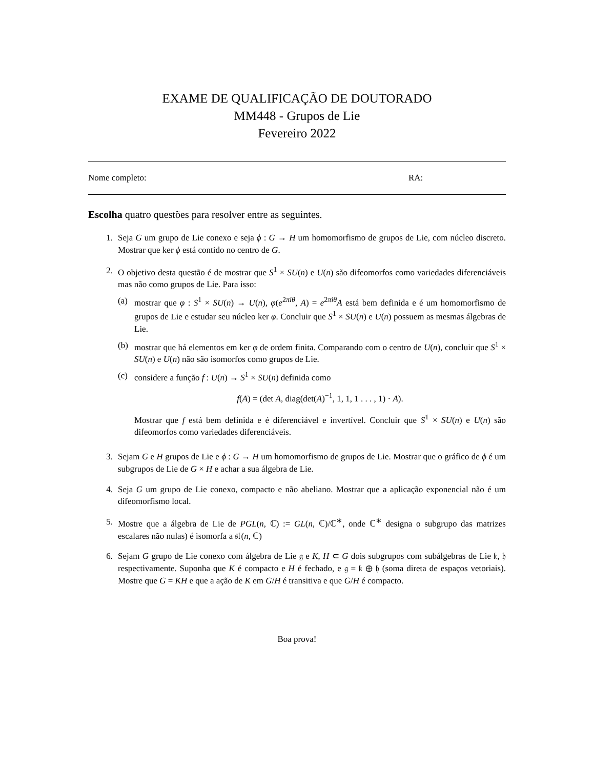EXAME DE QUALIFICAÇÃO DE DOUTORADO
MM448 - Grupos de Lie
Fevereiro 2022
Nome completo: RA:
Escolha quatro questões para resolver entre as seguintes.
1. Seja G um grupo de Lie conexo e seja ϕ : G → H um homomorfismo de grupos de Lie, com núcleo discreto. Mostrar que ker ϕ está contido no centro de G.
2. O objetivo desta questão é de mostrar que S<sup>1</sup> × SU(n) e U(n) são difeomorfos como variedades diferenciáveis mas não como grupos de Lie. Para isso:
(a) mostrar que φ : S<sup>1</sup> × SU(n) → U(n), φ(e<sup>2πiθ</sup>, A) = e<sup>2πiθ</sup>A está bem definida e é um homomorfismo de grupos de Lie e estudar seu núcleo ker φ. Concluir que S<sup>1</sup> × SU(n) e U(n) possuem as mesmas álgebras de Lie.
(b) mostrar que há elementos em ker φ de ordem finita. Comparando com o centro de U(n), concluir que S<sup>1</sup> × SU(n) e U(n) não são isomorfos como grupos de Lie.
(c) considere a função f : U(n) → S<sup>1</sup> × SU(n) definida como
f(A) = (det A, diag(det(A)<sup>−1</sup>, 1, 1, 1 . . . , 1) · A).
Mostrar que f está bem definida e é diferenciável e invertível. Concluir que S<sup>1</sup> × SU(n) e U(n) são difeomorfos como variedades diferenciáveis.
3. Sejam G e H grupos de Lie e ϕ : G → H um homomorfismo de grupos de Lie. Mostrar que o gráfico de ϕ é um subgrupos de Lie de G × H e achar a sua álgebra de Lie.
4. Seja G um grupo de Lie conexo, compacto e não abeliano. Mostrar que a aplicação exponencial não é um difeomorfismo local.
5. Mostre que a álgebra de Lie de PGL(n, ℂ) := GL(n, ℂ)/ℂ<sup>∗</sup>, onde ℂ<sup>∗</sup> designa o subgrupo das matrizes escalares não nulas) é isomorfa a 𝔰𝔩(n, ℂ)
6. Sejam G grupo de Lie conexo com álgebra de Lie 𝔤 e K, H ⊂ G dois subgrupos com subálgebras de Lie 𝔨, 𝔥 respectivamente. Suponha que K é compacto e H é fechado, e 𝔤 = 𝔨 ⊕ 𝔥 (soma direta de espaços vetoriais). Mostre que G = KH e que a ação de K em G/H é transitiva e que G/H é compacto.
Boa prova!